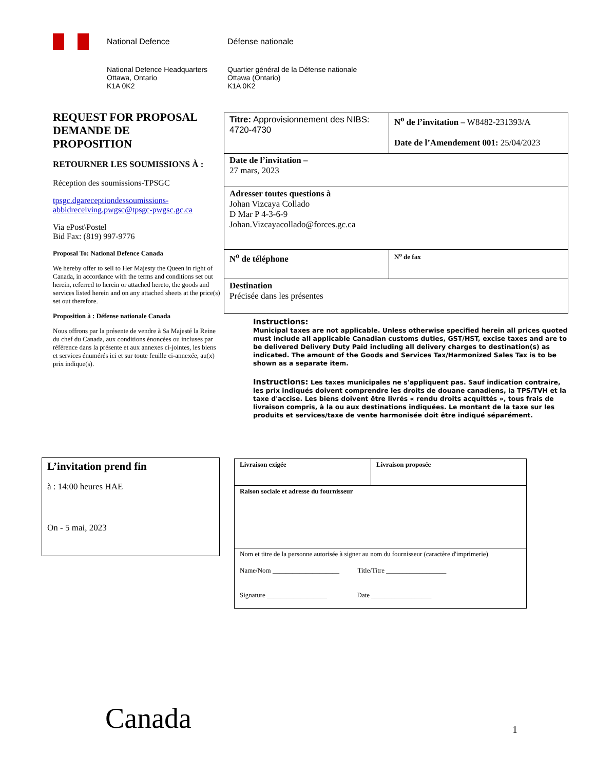National Defence Défense nationale
National Defence Headquarters
Ottawa, Ontario
K1A 0K2
Quartier général de la Défense nationale
Ottawa (Ontario)
K1A 0K2
REQUEST FOR PROPOSAL
DEMANDE DE
PROPOSITION
RETOURNER LES SOUMISSIONS À :
Réception des soumissions-TPSGC
tpsgc.dgareceptiondessoumissions-abbidreceiving.pwgsc@tpsgc-pwgsc.gc.ca
Via ePost\Postel
Bid Fax: (819) 997-9776
Proposal To: National Defence Canada
We hereby offer to sell to Her Majesty the Queen in right of Canada, in accordance with the terms and conditions set out herein, referred to herein or attached hereto, the goods and services listed herein and on any attached sheets at the price(s) set out therefore.
Proposition à : Défense nationale Canada
Nous offrons par la présente de vendre à Sa Majesté la Reine du chef du Canada, aux conditions énoncées ou incluses par référence dans la présente et aux annexes ci-jointes, les biens et services énumérés ici et sur toute feuille ci-annexée, au(x) prix indique(s).
| Titre: Approvisionnement des NIBS: 4720-4730 | N<sup>o</sup> de l’invitation – W8482-231393/A Date de l’Amendement 001: 25/04/2023 |
| Date de l’invitation – 27 mars, 2023 | |
| Adresser toutes questions à Johan Vizcaya Collado D Mar P 4-3-6-9 Johan.Vizcayacollado@forces.gc.ca | |
| N<sup>o</sup> de téléphone | N<sup>o</sup> de fax |
| Destination Précisée dans les présentes | |
Instructions:
Municipal taxes are not applicable. Unless otherwise specified herein all prices quoted must include all applicable Canadian customs duties, GST/HST, excise taxes and are to be delivered Delivery Duty Paid including all delivery charges to destination(s) as indicated. The amount of the Goods and Services Tax/Harmonized Sales Tax is to be shown as a separate item.
Instructions: Les taxes municipales ne s'appliquent pas. Sauf indication contraire, les prix indiqués doivent comprendre les droits de douane canadiens, la TPS/TVH et la taxe d'accise. Les biens doivent être livrés « rendu droits acquittés », tous frais de livraison compris, à la ou aux destinations indiquées. Le montant de la taxe sur les produits et services/taxe de vente harmonisée doit être indiqué séparément.
L’invitation prend fin
à : 14:00 heures HAE
On - 5 mai, 2023
| Livraison exigée | Livraison proposée |
| Raison sociale et adresse du fournisseur | |
| Nom et titre de la personne autorisée à signer au nom du fournisseur (caractère d'imprimerie) Name/Nom ____________________ Title/Titre __________________ Signature __________________ Date __________________ | |
Canada 1